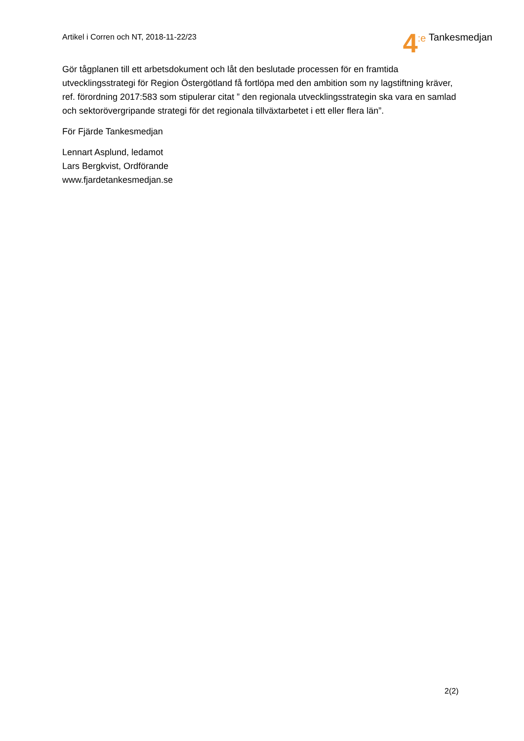Artikel i Corren och NT, 2018-11-22/23
4:e Tankesmedjan
Gör tågplanen till ett arbetsdokument och låt den beslutade processen för en framtida utvecklingsstrategi för Region Östergötland få fortlöpa med den ambition som ny lagstiftning kräver, ref. förordning 2017:583 som stipulerar citat ” den regionala utvecklingsstrategin ska vara en samlad och sektorövergripande strategi för det regionala tillväxtarbetet i ett eller flera län”.
För Fjärde Tankesmedjan
Lennart Asplund, ledamot
Lars Bergkvist, Ordförande
www.fjardetankesmedjan.se
2(2)